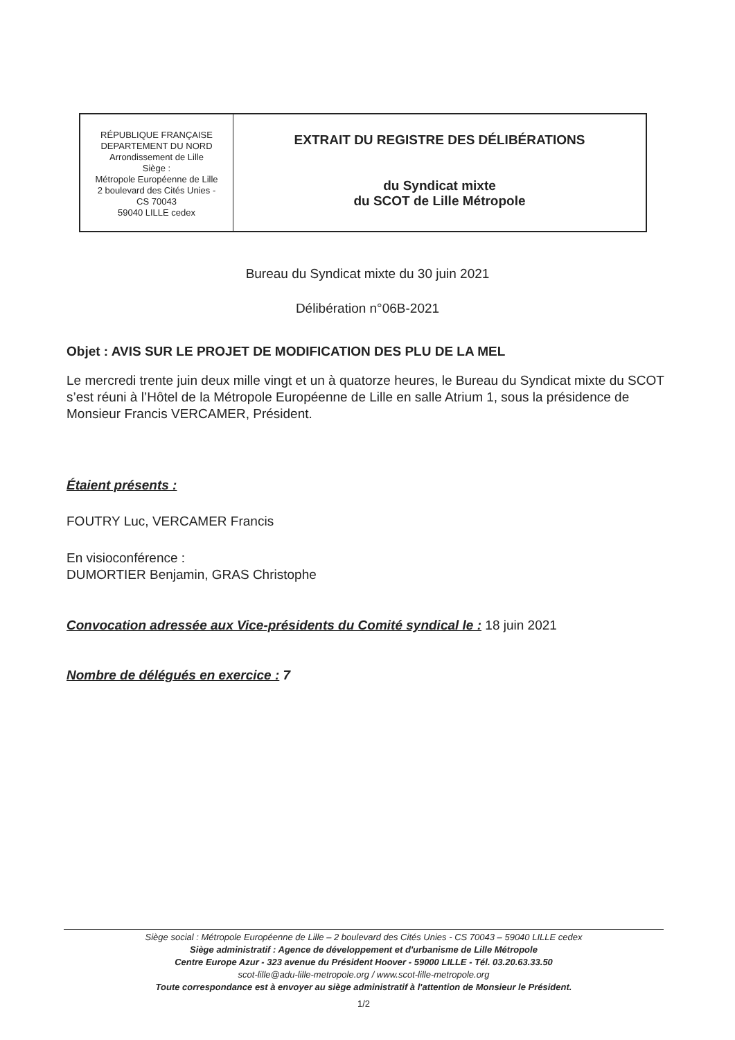| RÉPUBLIQUE FRANÇAISE DEPARTEMENT DU NORD Arrondissement de Lille Siège : Métropole Européenne de Lille 2 boulevard des Cités Unies - CS 70043 59040 LILLE cedex | EXTRAIT DU REGISTRE DES DÉLIBÉRATIONS du Syndicat mixte du SCOT de Lille Métropole |
Bureau du Syndicat mixte du 30 juin 2021
Délibération n°06B-2021
Objet : AVIS SUR LE PROJET DE MODIFICATION DES PLU DE LA MEL
Le mercredi trente juin deux mille vingt et un à quatorze heures, le Bureau du Syndicat mixte du SCOT s’est réuni à l’Hôtel de la Métropole Européenne de Lille en salle Atrium 1, sous la présidence de Monsieur Francis VERCAMER, Président.
Étaient présents :
FOUTRY Luc, VERCAMER Francis
En visioconférence :
DUMORTIER Benjamin, GRAS Christophe
Convocation adressée aux Vice-présidents du Comité syndical le : 18 juin 2021
Nombre de délégués en exercice : 7
Siège social : Métropole Européenne de Lille – 2 boulevard des Cités Unies - CS 70043 – 59040 LILLE cedex
Siège administratif : Agence de développement et d'urbanisme de Lille Métropole
Centre Europe Azur - 323 avenue du Président Hoover - 59000 LILLE - Tél. 03.20.63.33.50
scot-lille@adu-lille-metropole.org / www.scot-lille-metropole.org
Toute correspondance est à envoyer au siège administratif à l'attention de Monsieur le Président.
1/2